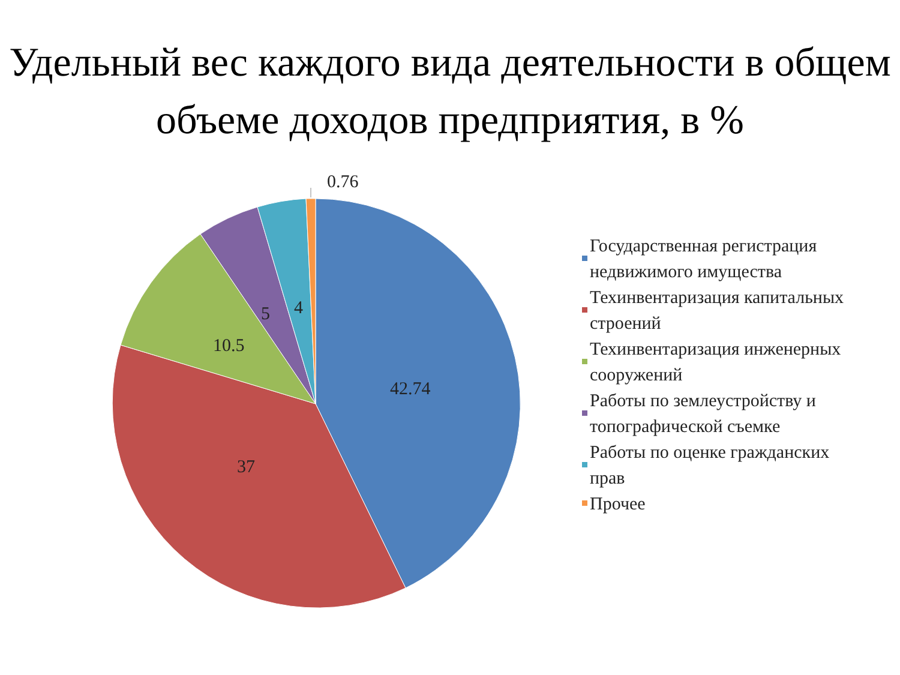Удельный вес каждого вида деятельности в общем объеме доходов предприятия, в %
0.76
42.74
37
10.5
5
4
Государственная регистрация недвижимого имущества
Техинвентаризация капитальных строений
Техинвентаризация инженерных сооружений
Работы по землеустройству и топографической съемке
Работы по оценке гражданских прав
Прочее